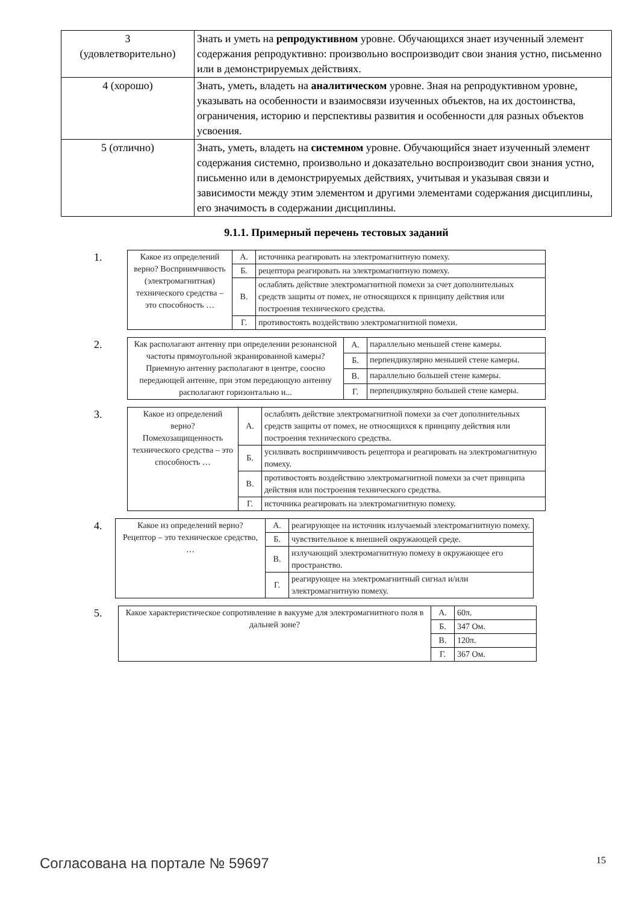| 3 (удовлетворительно) | Знать и уметь на репродуктивном уровне. Обучающихся знает изученный элемент содержания репродуктивно: произвольно воспроизводит свои знания устно, письменно или в демонстрируемых действиях. |
| 4 (хорошо) | Знать, уметь, владеть на аналитическом уровне. Зная на репродуктивном уровне, указывать на особенности и взаимосвязи изученных объектов, на их достоинства, ограничения, историю и перспективы развития и особенности для разных объектов усвоения. |
| 5 (отлично) | Знать, уметь, владеть на системном уровне. Обучающийся знает изученный элемент содержания системно, произвольно и доказательно воспроизводит свои знания устно, письменно или в демонстрируемых действиях, учитывая и указывая связи и зависимости между этим элементом и другими элементами содержания дисциплины, его значимость в содержании дисциплины. |
9.1.1. Примерный перечень тестовых заданий
1.
| Какое из определений верно? Восприимчивость (электромагнитная) технического средства – это способность … | А. | источника реагировать на электромагнитную помеху. |
| | Б. | рецептора реагировать на электромагнитную помеху. |
| | В. | ослаблять действие электромагнитной помехи за счет дополнительных средств защиты от помех, не относящихся к принципу действия или построения технического средства. |
| | Г. | противостоять воздействию электромагнитной помехи. |
2.
| Как располагают антенну при определении резонансной частоты прямоугольной экранированной камеры? Приемную антенну располагают в центре, соосно передающей антенне, при этом передающую антенну располагают горизонтально и... | А. | параллельно меньшей стене камеры. |
| | Б. | перпендикулярно меньшей стене камеры. |
| | В. | параллельно большей стене камеры. |
| | Г. | перпендикулярно большей стене камеры. |
3.
| Какое из определений верно? Помехозащищенность технического средства – это способность … | А. | ослаблять действие электромагнитной помехи за счет дополнительных средств защиты от помех, не относящихся к принципу действия или построения технического средства. |
| | Б. | усиливать восприимчивость рецептора и реагировать на электромагнитную помеху. |
| | В. | противостоять воздействию электромагнитной помехи за счет принципа действия или построения технического средства. |
| | Г. | источника реагировать на электромагнитную помеху. |
4.
| Какое из определений верно? Рецептор – это техническое средство, … | А. | реагирующее на источник излучаемый электромагнитную помеху. |
| | Б. | чувствительное к внешней окружающей среде. |
| | В. | излучающий электромагнитную помеху в окружающее его пространство. |
| | Г. | реагирующее на электромагнитный сигнал и/или электромагнитную помеху. |
5.
| Какое характеристическое сопротивление в вакууме для электромагнитного поля в дальней зоне? | А. | 60π. |
| | Б. | 347 Ом. |
| | В. | 120π. |
| | Г. | 367 Ом. |
Согласована на портале № 59697 15